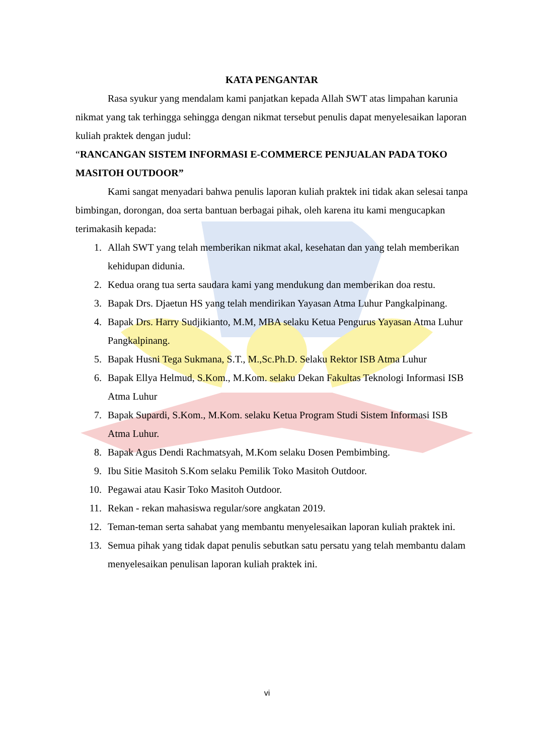KATA PENGANTAR
Rasa syukur yang mendalam kami panjatkan kepada Allah SWT atas limpahan karunia nikmat yang tak terhingga sehingga dengan nikmat tersebut penulis dapat menyelesaikan laporan kuliah praktek dengan judul:
“RANCANGAN SISTEM INFORMASI E-COMMERCE PENJUALAN PADA TOKO MASITOH OUTDOOR”
Kami sangat menyadari bahwa penulis laporan kuliah praktek ini tidak akan selesai tanpa bimbingan, dorongan, doa serta bantuan berbagai pihak, oleh karena itu kami mengucapkan terimakasih kepada:
1. Allah SWT yang telah memberikan nikmat akal, kesehatan dan yang telah memberikan kehidupan didunia.
2. Kedua orang tua serta saudara kami yang mendukung dan memberikan doa restu.
3. Bapak Drs. Djaetun HS yang telah mendirikan Yayasan Atma Luhur Pangkalpinang.
4. Bapak Drs. Harry Sudjikianto, M.M, MBA selaku Ketua Pengurus Yayasan Atma Luhur Pangkalpinang.
5. Bapak Husni Tega Sukmana, S.T., M.,Sc.Ph.D. Selaku Rektor ISB Atma Luhur
6. Bapak Ellya Helmud, S.Kom., M.Kom. selaku Dekan Fakultas Teknologi Informasi ISB Atma Luhur
7. Bapak Supardi, S.Kom., M.Kom. selaku Ketua Program Studi Sistem Informasi ISB Atma Luhur.
8. Bapak Agus Dendi Rachmatsyah, M.Kom selaku Dosen Pembimbing.
9. Ibu Sitie Masitoh S.Kom selaku Pemilik Toko Masitoh Outdoor.
10. Pegawai atau Kasir Toko Masitoh Outdoor.
11. Rekan - rekan mahasiswa regular/sore angkatan 2019.
12. Teman-teman serta sahabat yang membantu menyelesaikan laporan kuliah praktek ini.
13. Semua pihak yang tidak dapat penulis sebutkan satu persatu yang telah membantu dalam menyelesaikan penulisan laporan kuliah praktek ini.
vi